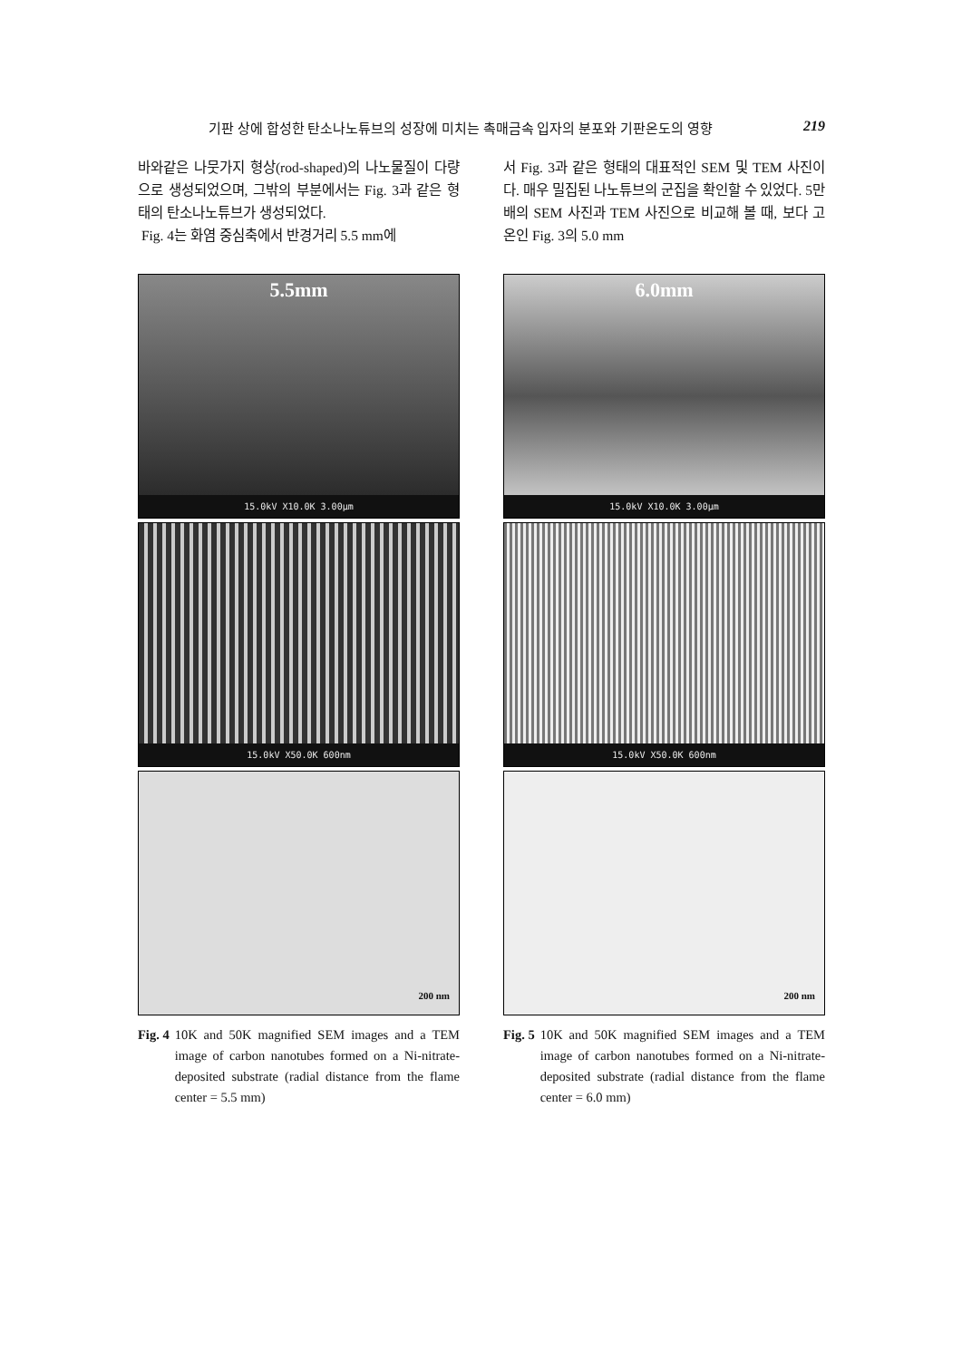기판 상에 합성한 탄소나노튜브의 성장에 미치는 촉매금속 입자의 분포와 기판온도의 영향 219
바와같은 나뭇가지 형상(rod-shaped)의 나노물질이 다량으로 생성되었으며, 그밖의 부분에서는 Fig. 3과 같은 형태의 탄소나노튜브가 생성되었다.
Fig. 4는 화염 중심축에서 반경거리 5.5 mm에
5.5mm
15.0kV X10.0K 3.00µm
15.0kV X50.0K 600nm
200 nm
Fig. 4 10K and 50K magnified SEM images and a TEM image of carbon nanotubes formed on a Ni-nitrate-deposited substrate (radial distance from the flame center = 5.5 mm)
서 Fig. 3과 같은 형태의 대표적인 SEM 및 TEM 사진이다. 매우 밀집된 나노튜브의 군집을 확인할 수 있었다. 5만 배의 SEM 사진과 TEM 사진으로 비교해 볼 때, 보다 고온인 Fig. 3의 5.0 mm
6.0mm
15.0kV X10.0K 3.00µm
15.0kV X50.0K 600nm
200 nm
Fig. 5 10K and 50K magnified SEM images and a TEM image of carbon nanotubes formed on a Ni-nitrate-deposited substrate (radial distance from the flame center = 6.0 mm)